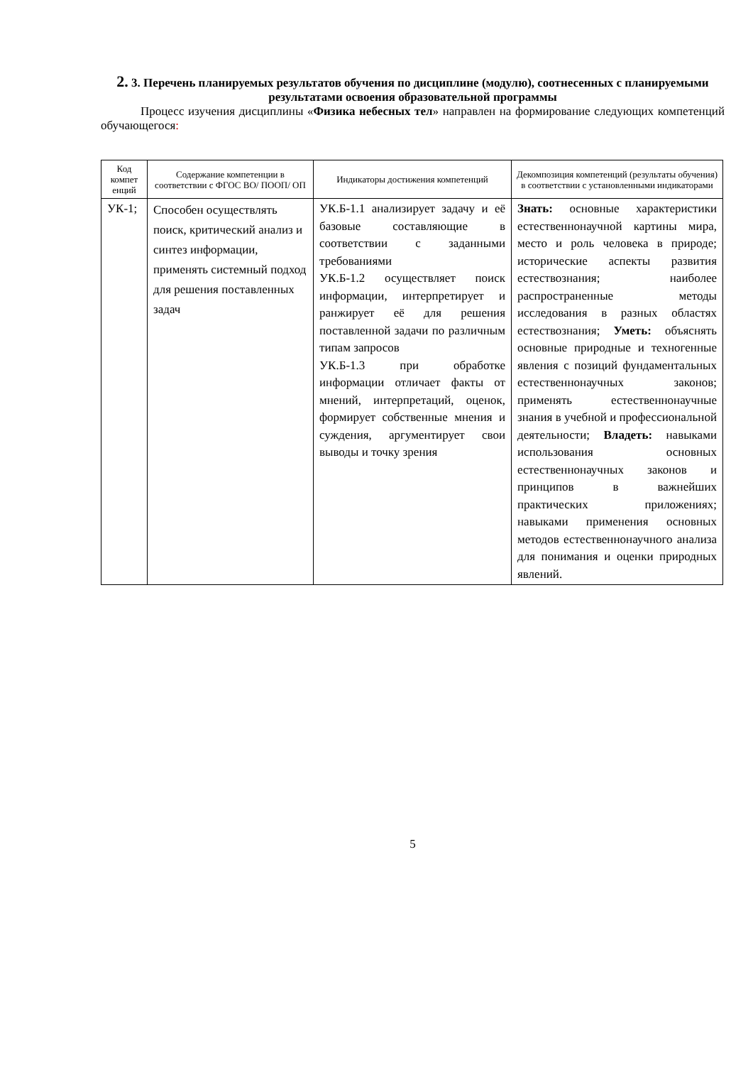2. 3. Перечень планируемых результатов обучения по дисциплине (модулю), соотнесенных с планируемыми результатами освоения образовательной программы
Процесс изучения дисциплины «Физика небесных тел» направлен на формирование следующих компетенций обучающегося:
| Код компет енций | Содержание компетенции в соответствии с ФГОС ВО/ ПООП/ ОП | Индикаторы достижения компетенций | Декомпозиция компетенций (результаты обучения) в соответствии с установленными индикаторами |
| --- | --- | --- | --- |
| УК-1; | Способен осуществлять поиск, критический анализ и синтез информации, применять системный подход для решения поставленных задач | УК.Б-1.1 анализирует задачу и её базовые составляющие в соответствии с заданными требованиями УК.Б-1.2 осуществляет поиск информации, интерпретирует и ранжирует её для решения поставленной задачи по различным типам запросов УК.Б-1.3 при обработке информации отличает факты от мнений, интерпретаций, оценок, формирует собственные мнения и суждения, аргументирует свои выводы и точку зрения | Знать: основные характеристики естественнонаучной картины мира, место и роль человека в природе; исторические аспекты развития естествознания; наиболее распространенные методы исследования в разных областях естествознания; Уметь: объяснять основные природные и техногенные явления с позиций фундаментальных естественнонаучных законов; применять естественнонаучные знания в учебной и профессиональной деятельности; Владеть: навыками использования основных естественнонаучных законов и принципов в важнейших практических приложениях; навыками применения основных методов естественнонаучного анализа для понимания и оценки природных явлений. |
5